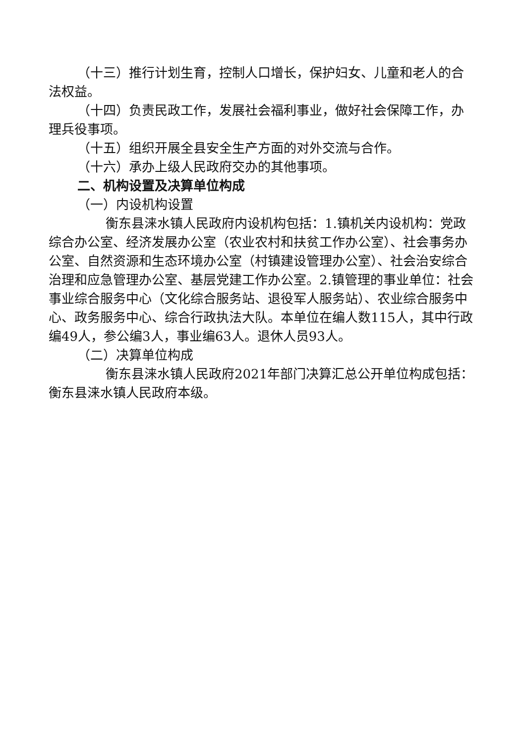（十三）推行计划生育，控制人口增长，保护妇女、儿童和老人的合法权益。
（十四）负责民政工作，发展社会福利事业，做好社会保障工作，办理兵役事项。
（十五）组织开展全县安全生产方面的对外交流与合作。
（十六）承办上级人民政府交办的其他事项。
二、机构设置及决算单位构成
（一）内设机构设置
衡东县涞水镇人民政府内设机构包括：1.镇机关内设机构：党政综合办公室、经济发展办公室（农业农村和扶贫工作办公室）、社会事务办公室、自然资源和生态环境办公室（村镇建设管理办公室）、社会治安综合治理和应急管理办公室、基层党建工作办公室。2.镇管理的事业单位：社会事业综合服务中心（文化综合服务站、退役军人服务站）、农业综合服务中心、政务服务中心、综合行政执法大队。本单位在编人数115人，其中行政编49人，参公编3人，事业编63人。退休人员93人。
（二）决算单位构成
衡东县涞水镇人民政府2021年部门决算汇总公开单位构成包括：衡东县涞水镇人民政府本级。